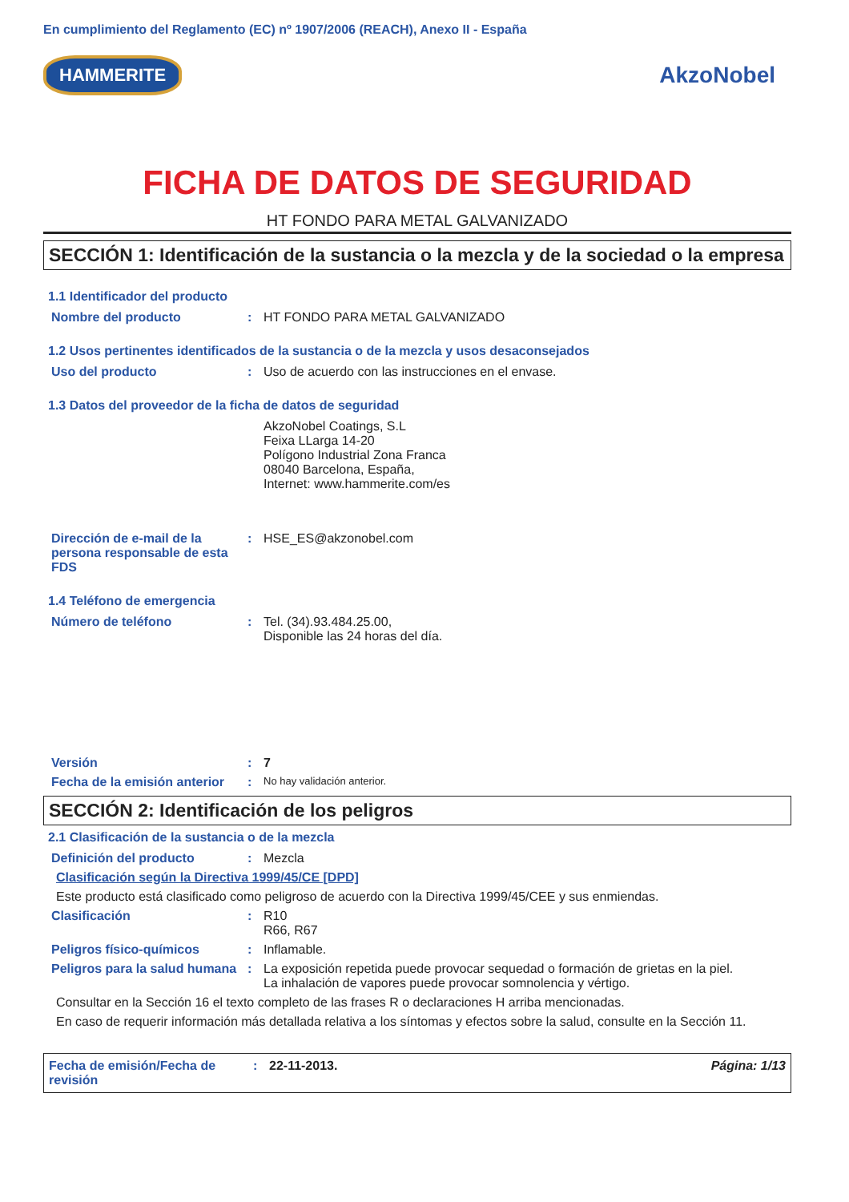En cumplimiento del Reglamento (EC) nº 1907/2006 (REACH), Anexo II - España
HAMMERITE AkzoNobel
FICHA DE DATOS DE SEGURIDAD
HT FONDO PARA METAL GALVANIZADO
SECCIÓN 1: Identificación de la sustancia o la mezcla y de la sociedad o la empresa
1.1 Identificador del producto
Nombre del producto : HT FONDO PARA METAL GALVANIZADO
1.2 Usos pertinentes identificados de la sustancia o de la mezcla y usos desaconsejados
Uso del producto : Uso de acuerdo con las instrucciones en el envase.
1.3 Datos del proveedor de la ficha de datos de seguridad
AkzoNobel Coatings, S.L
Feixa LLarga 14-20
Polígono Industrial Zona Franca
08040 Barcelona, España,
Internet: www.hammerite.com/es
Dirección de e-mail de la persona responsable de esta FDS
: HSE_ES@akzonobel.com
1.4 Teléfono de emergencia
Número de teléfono : Tel. (34).93.484.25.00,
Disponible las 24 horas del día.
Versión : 7
Fecha de la emisión anterior
:
No hay validación anterior.
SECCIÓN 2: Identificación de los peligros
2.1 Clasificación de la sustancia o de la mezcla
Definición del producto : Mezcla
Clasificación según la Directiva 1999/45/CE [DPD]
Este producto está clasificado como peligroso de acuerdo con la Directiva 1999/45/CEE y sus enmiendas.
Clasificación : R10
R66, R67
Peligros físico-químicos : Inflamable.
Peligros para la salud humana
: La exposición repetida puede provocar sequedad o formación de grietas en la piel.
La inhalación de vapores puede provocar somnolencia y vértigo.
Consultar en la Sección 16 el texto completo de las frases R o declaraciones H arriba mencionadas.
En caso de requerir información más detallada relativa a los síntomas y efectos sobre la salud, consulte en la Sección 11.
Fecha de emisión/Fecha de revisión
: 22-11-2013. Página: 1/13